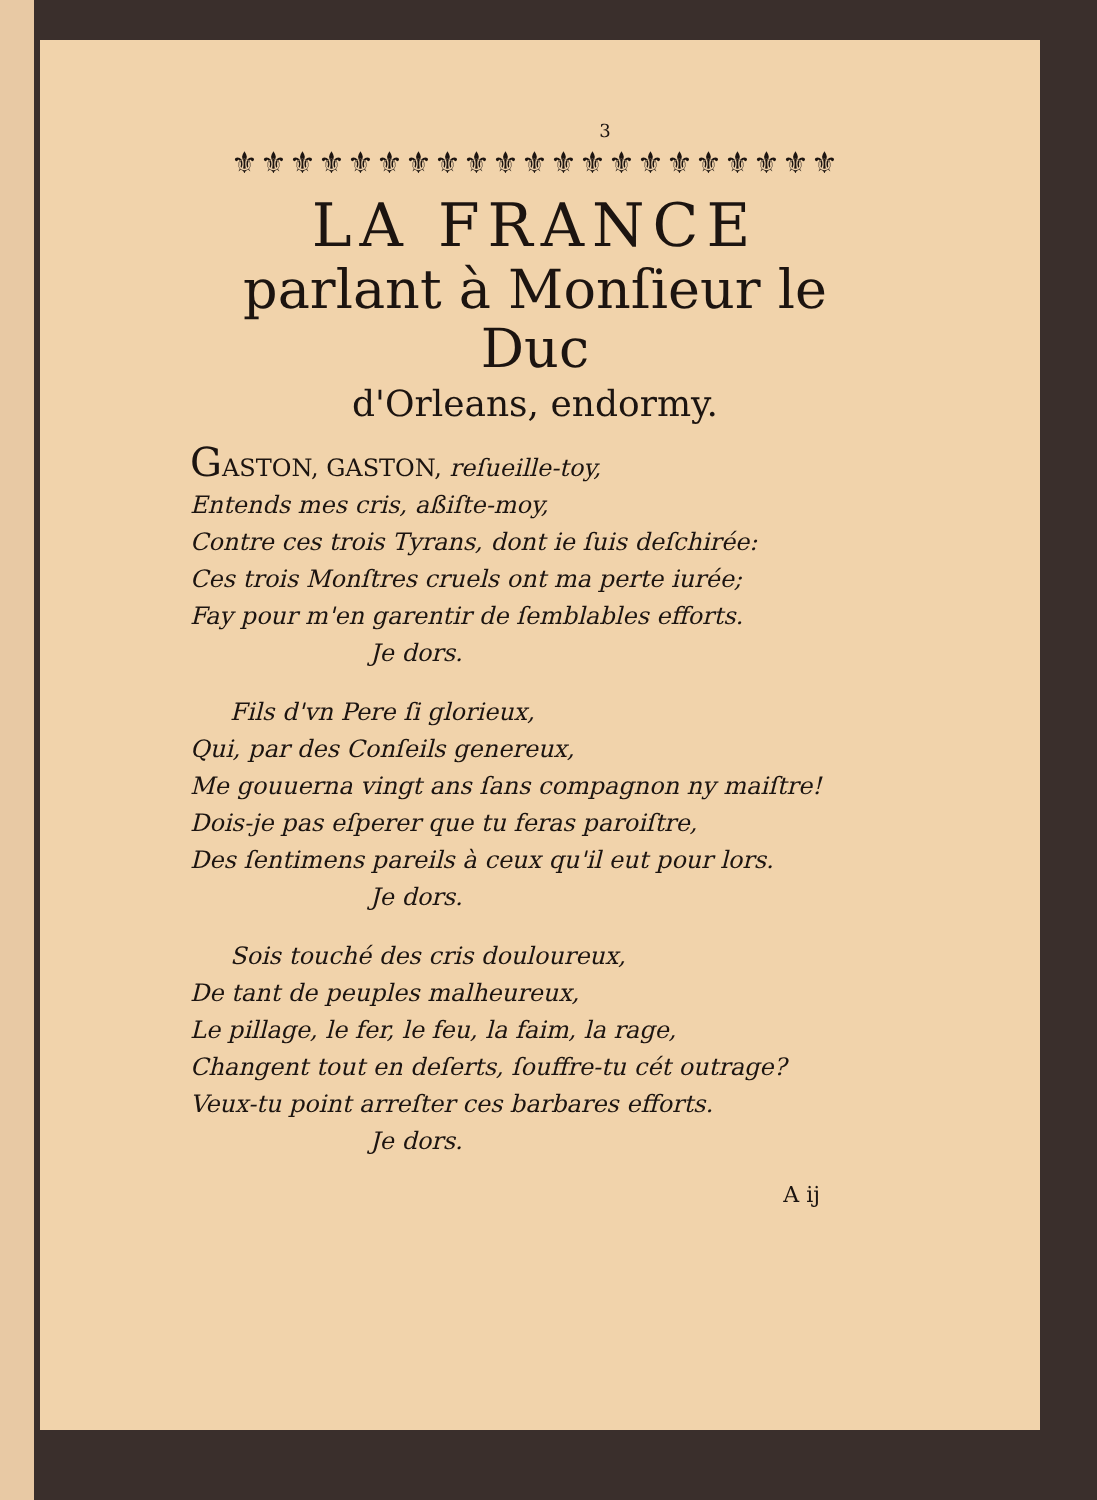3
⚜⚜⚜⚜⚜⚜⚜⚜⚜⚜⚜⚜⚜⚜⚜⚜⚜⚜⚜⚜⚜
LA FRANCE
parlant à Monſieur le Duc
d'Orleans, endormy.
GASTON, GASTON, reſueille-toy,
Entends mes cris, aßiſte-moy,
Contre ces trois Tyrans, dont ie ſuis deſchirée:
Ces trois Monſtres cruels ont ma perte iurée;
Fay pour m'en garentir de ſemblables efforts.
Je dors.
Fils d'vn Pere ſi glorieux,
Qui, par des Conſeils genereux,
Me gouuerna vingt ans ſans compagnon ny maiſtre!
Dois-je pas eſperer que tu feras paroiſtre,
Des ſentimens pareils à ceux qu'il eut pour lors.
Je dors.
Sois touché des cris douloureux,
De tant de peuples malheureux,
Le pillage, le fer, le feu, la faim, la rage,
Changent tout en deſerts, ſouffre-tu cét outrage?
Veux-tu point arreſter ces barbares efforts.
Je dors.
A ij